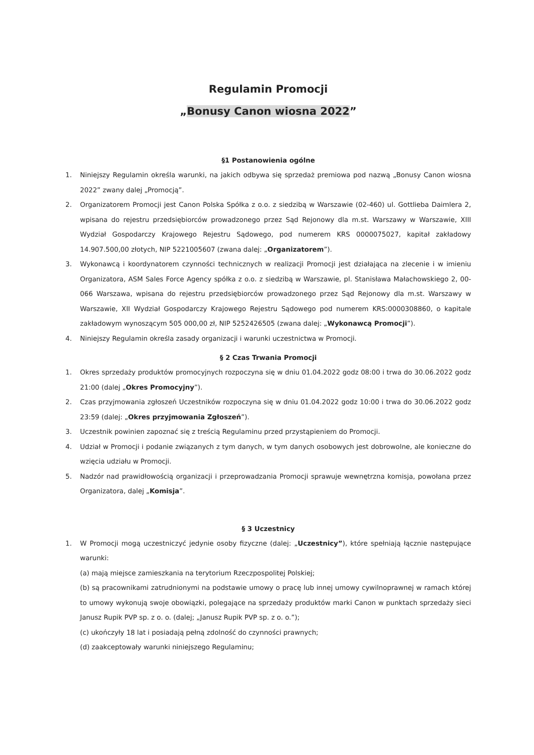Regulamin Promocji
„Bonusy Canon wiosna 2022”
§1 Postanowienia ogólne
1. Niniejszy Regulamin określa warunki, na jakich odbywa się sprzedaż premiowa pod nazwą „Bonusy Canon wiosna 2022” zwany dalej „Promocją”.
2. Organizatorem Promocji jest Canon Polska Spółka z o.o. z siedzibą w Warszawie (02-460) ul. Gottlieba Daimlera 2, wpisana do rejestru przedsiębiorców prowadzonego przez Sąd Rejonowy dla m.st. Warszawy w Warszawie, XIII Wydział Gospodarczy Krajowego Rejestru Sądowego, pod numerem KRS 0000075027, kapitał zakładowy 14.907.500,00 złotych, NIP 5221005607 (zwana dalej: „Organizatorem”).
3. Wykonawcą i koordynatorem czynności technicznych w realizacji Promocji jest działająca na zlecenie i w imieniu Organizatora, ASM Sales Force Agency spółka z o.o. z siedzibą w Warszawie, pl. Stanisława Małachowskiego 2, 00-066 Warszawa, wpisana do rejestru przedsiębiorców prowadzonego przez Sąd Rejonowy dla m.st. Warszawy w Warszawie, XII Wydział Gospodarczy Krajowego Rejestru Sądowego pod numerem KRS:0000308860, o kapitale zakładowym wynoszącym 505 000,00 zł, NIP 5252426505 (zwana dalej: „Wykonawcą Promocji”).
4. Niniejszy Regulamin określa zasady organizacji i warunki uczestnictwa w Promocji.
§ 2 Czas Trwania Promocji
1. Okres sprzedaży produktów promocyjnych rozpoczyna się w dniu 01.04.2022 godz 08:00 i trwa do 30.06.2022 godz 21:00 (dalej „Okres Promocyjny”).
2. Czas przyjmowania zgłoszeń Uczestników rozpoczyna się w dniu 01.04.2022 godz 10:00 i trwa do 30.06.2022 godz 23:59 (dalej: „Okres przyjmowania Zgłoszeń”).
3. Uczestnik powinien zapoznać się z treścią Regulaminu przed przystąpieniem do Promocji.
4. Udział w Promocji i podanie związanych z tym danych, w tym danych osobowych jest dobrowolne, ale konieczne do wzięcia udziału w Promocji.
5. Nadzór nad prawidłowością organizacji i przeprowadzania Promocji sprawuje wewnętrzna komisja, powołana przez Organizatora, dalej „Komisja”.
§ 3 Uczestnicy
1. W Promocji mogą uczestniczyć jedynie osoby fizyczne (dalej: „Uczestnicy”), które spełniają łącznie następujące warunki:
(a) mają miejsce zamieszkania na terytorium Rzeczpospolitej Polskiej;
(b) są pracownikami zatrudnionymi na podstawie umowy o pracę lub innej umowy cywilnoprawnej w ramach której to umowy wykonują swoje obowiązki, polegające na sprzedaży produktów marki Canon w punktach sprzedaży sieci Janusz Rupik PVP sp. z o. o. (dalej; „Janusz Rupik PVP sp. z o. o.”);
(c) ukończyły 18 lat i posiadają pełną zdolność do czynności prawnych;
(d) zaakceptowały warunki niniejszego Regulaminu;